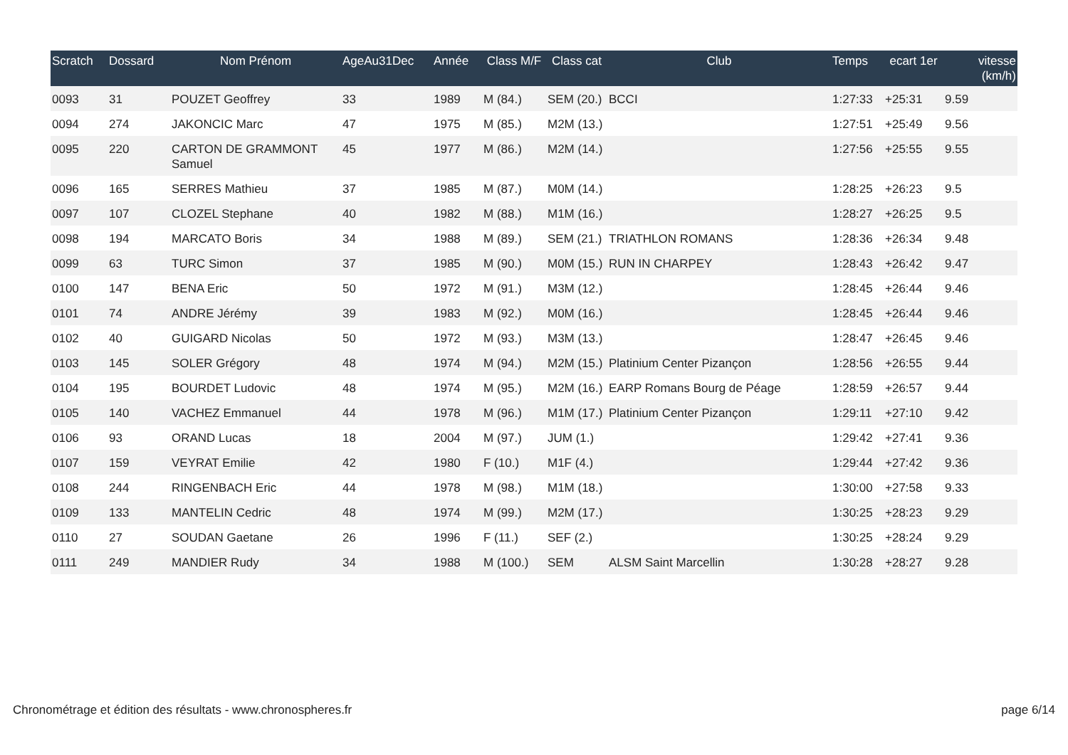| Scratch | Dossard | Nom Prénom | AgeAu31Dec | Année | Class M/F | Class cat | Club | Temps | ecart 1er | vitesse (km/h) |
| --- | --- | --- | --- | --- | --- | --- | --- | --- | --- | --- |
| 0093 | 31 | POUZET Geoffrey | 33 | 1989 | M (84.) | SEM (20.) | BCCI | 1:27:33 | +25:31 | 9.59 |
| 0094 | 274 | JAKONCIC Marc | 47 | 1975 | M (85.) | M2M (13.) | | 1:27:51 | +25:49 | 9.56 |
| 0095 | 220 | CARTON DE GRAMMONT Samuel | 45 | 1977 | M (86.) | M2M (14.) | | 1:27:56 | +25:55 | 9.55 |
| 0096 | 165 | SERRES Mathieu | 37 | 1985 | M (87.) | M0M (14.) | | 1:28:25 | +26:23 | 9.5 |
| 0097 | 107 | CLOZEL Stephane | 40 | 1982 | M (88.) | M1M (16.) | | 1:28:27 | +26:25 | 9.5 |
| 0098 | 194 | MARCATO Boris | 34 | 1988 | M (89.) | SEM (21.) | TRIATHLON ROMANS | 1:28:36 | +26:34 | 9.48 |
| 0099 | 63 | TURC Simon | 37 | 1985 | M (90.) | M0M (15.) | RUN IN CHARPEY | 1:28:43 | +26:42 | 9.47 |
| 0100 | 147 | BENA Eric | 50 | 1972 | M (91.) | M3M (12.) | | 1:28:45 | +26:44 | 9.46 |
| 0101 | 74 | ANDRE Jérémy | 39 | 1983 | M (92.) | M0M (16.) | | 1:28:45 | +26:44 | 9.46 |
| 0102 | 40 | GUIGARD Nicolas | 50 | 1972 | M (93.) | M3M (13.) | | 1:28:47 | +26:45 | 9.46 |
| 0103 | 145 | SOLER Grégory | 48 | 1974 | M (94.) | M2M (15.) | Platinium Center Pizançon | 1:28:56 | +26:55 | 9.44 |
| 0104 | 195 | BOURDET Ludovic | 48 | 1974 | M (95.) | M2M (16.) | EARP Romans Bourg de Péage | 1:28:59 | +26:57 | 9.44 |
| 0105 | 140 | VACHEZ Emmanuel | 44 | 1978 | M (96.) | M1M (17.) | Platinium Center Pizançon | 1:29:11 | +27:10 | 9.42 |
| 0106 | 93 | ORAND Lucas | 18 | 2004 | M (97.) | JUM (1.) | | 1:29:42 | +27:41 | 9.36 |
| 0107 | 159 | VEYRAT Emilie | 42 | 1980 | F (10.) | M1F (4.) | | 1:29:44 | +27:42 | 9.36 |
| 0108 | 244 | RINGENBACH Eric | 44 | 1978 | M (98.) | M1M (18.) | | 1:30:00 | +27:58 | 9.33 |
| 0109 | 133 | MANTELIN Cedric | 48 | 1974 | M (99.) | M2M (17.) | | 1:30:25 | +28:23 | 9.29 |
| 0110 | 27 | SOUDAN Gaetane | 26 | 1996 | F (11.) | SEF (2.) | | 1:30:25 | +28:24 | 9.29 |
| 0111 | 249 | MANDIER Rudy | 34 | 1988 | M (100.) | SEM | ALSM Saint Marcellin | 1:30:28 | +28:27 | 9.28 |
Chronométrage et édition des résultats - www.chronospheres.fr page 6/14